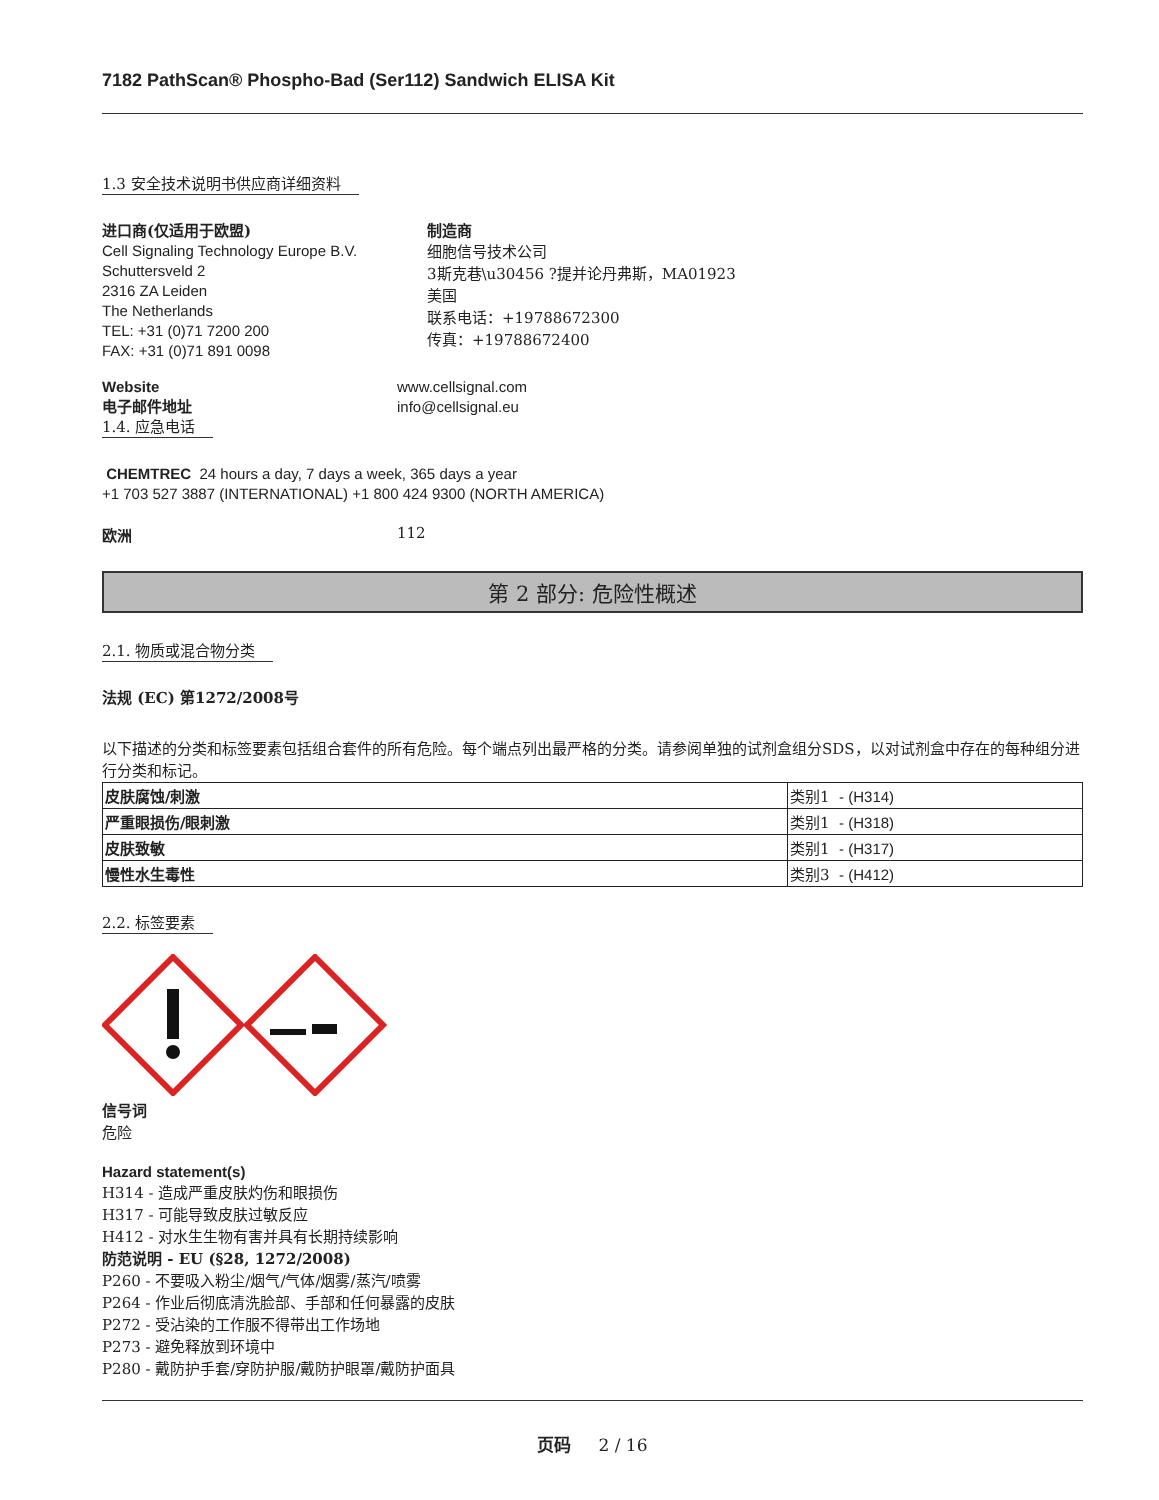7182 PathScan® Phospho-Bad (Ser112) Sandwich ELISA Kit
1.3 安全技术说明书供应商详细资料
进口商(仅适用于欧盟)
Cell Signaling Technology Europe B.V.
Schuttersveld 2
2316 ZA Leiden
The Netherlands
TEL: +31 (0)71 7200 200
FAX: +31 (0)71 891 0098
制造商
细胞信号技术公司
3斯克巷\u30456 ?提并论丹弗斯，MA01923
美国
联系电话：+19788672300
传真：+19788672400
Website
电子邮件地址
www.cellsignal.com
info@cellsignal.eu
1.4. 应急电话
CHEMTREC 24 hours a day, 7 days a week, 365 days a year
+1 703 527 3887 (INTERNATIONAL) +1 800 424 9300 (NORTH AMERICA)
欧洲 112
第 2 部分: 危险性概述
2.1. 物质或混合物分类
法规 (EC) 第1272/2008号
以下描述的分类和标签要素包括组合套件的所有危险。每个端点列出最严格的分类。请参阅单独的试剂盒组分SDS，以对试剂盒中存在的每种组分进行分类和标记。
| 皮肤腐蚀/刺激 | 类别1 - (H314) |
| 严重眼损伤/眼刺激 | 类别1 - (H318) |
| 皮肤致敏 | 类别1 - (H317) |
| 慢性水生毒性 | 类别3 - (H412) |
2.2. 标签要素
信号词
危险
Hazard statement(s)
H314 - 造成严重皮肤灼伤和眼损伤
H317 - 可能导致皮肤过敏反应
H412 - 对水生生物有害并具有长期持续影响
防范说明 - EU (§28, 1272/2008)
P260 - 不要吸入粉尘/烟气/气体/烟雾/蒸汽/喷雾
P264 - 作业后彻底清洗脸部、手部和任何暴露的皮肤
P272 - 受沾染的工作服不得带出工作场地
P273 - 避免释放到环境中
P280 - 戴防护手套/穿防护服/戴防护眼罩/戴防护面具
页码 2 / 16